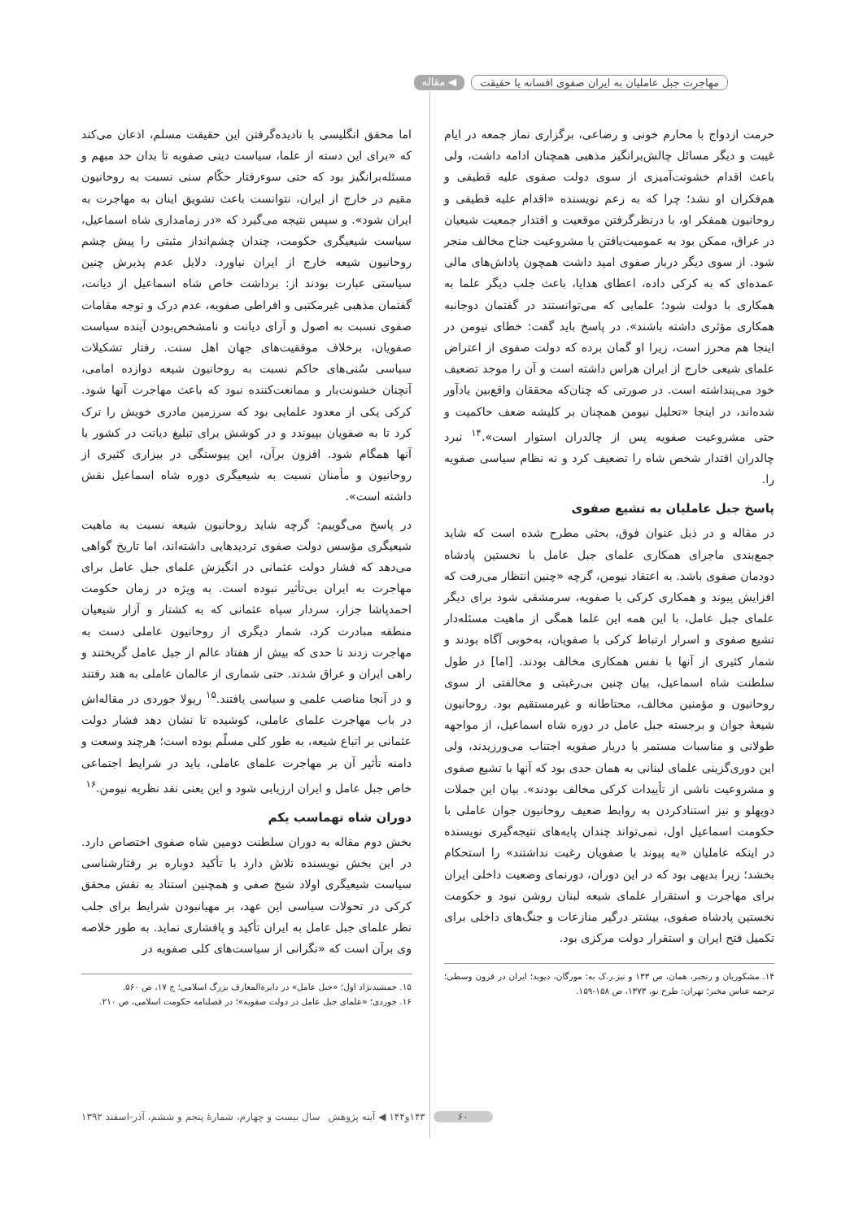مهاجرت جبل عاملیان به ایران صفوی افسانه یا حقیقت ◀ مقاله
حرمت ازدواج با محارم خونی و رضاعی، برگزاری نماز جمعه در ایام غیبت و دیگر مسائل چالش‌برانگیز مذهبی همچنان ادامه داشت، ولی باعث اقدام خشونت‌آمیزی از سوی دولت صفوی علیه قطیفی و هم‌فکران او نشد؛ چرا که به زعم نویسنده «اقدام علیه قطیفی و روحانیون همفکر او، با درنظرگرفتن موقعیت و اقتدار جمعیت شیعیان در عراق، ممکن بود به عمومیت‌یافتن یا مشروعیت جناح مخالف منجر شود. از سوی دیگر دربار صفوی امید داشت همچون پاداش‌های مالی عمده‌ای که به کرکی داده، اعطای هدایا، باعث جلب دیگر علما به همکاری با دولت شود؛ علمایی که می‌توانستند در گفتمان دوجانبه همکاری مؤثری داشته باشند». در پاسخ باید گفت: خطای نیومن در اینجا هم محرز است، زیرا او گمان برده که دولت صفوی از اعتراض علمای شیعی خارج از ایران هراس داشته است و آن را موجد تضعیف خود می‌پنداشته است. در صورتی که چنان‌که محققان واقع‌بین یادآور شده‌اند، در اینجا «تحلیل نیومن همچنان بر کلیشه ضعف حاکمیت و حتی مشروعیت صفویه پس از چالدران استوار است».<sup>۱۴</sup> نبرد چالدران اقتدار شخص شاه را تضعیف کرد و نه نظام سیاسی صفویه را.
پاسخ جبل عاملیان به تشیع صفوی
در مقاله و در ذیل عنوان فوق، بحثی مطرح شده است که شاید جمع‌بندی ماجرای همکاری علمای جبل عامل با نخستین پادشاه دودمان صفوی باشد. به اعتقاد نیومن، گرچه «چنین انتظار می‌رفت که افزایش پیوند و همکاری کرکی با صفویه، سرمشقی شود برای دیگر علمای جبل عامل، با این همه این علما همگی از ماهیت مسئله‌دار تشیع صفوی و اسرار ارتباط کرکی با صفویان، به‌خوبی آگاه بودند و شمار کثیری از آنها با نفس همکاری مخالف بودند. [اما] در طول سلطنت شاه اسماعیل، بیان چنین بی‌رغبتی و مخالفتی از سوی روحانیون و مؤمنین مخالف، محتاطانه و غیرمستقیم بود. روحانیون شیعهٔ جوان و برجسته جبل عامل در دوره شاه اسماعیل، از مواجهه طولانی و مناسبات مستمر با دربار صفویه اجتناب می‌ورزیدند، ولی این دوری‌گزینی علمای لبنانی به همان حدی بود که آنها با تشیع صفوی و مشروعیت ناشی از تأییدات کرکی مخالف بودند». بیان این جملات دوپهلو و نیز استنادکردن به روابط ضعیف روحانیون جوان عاملی با حکومت اسماعیل اول، نمی‌تواند چندان پایه‌های نتیجه‌گیری نویسنده در اینکه عاملیان «به پیوند با صفویان رغبت نداشتند» را استحکام بخشد؛ زیرا بدیهی بود که در این دوران، دورنمای وضعیت داخلی ایران برای مهاجرت و استقرار علمای شیعه لبنان روشن نبود و حکومت نخستین پادشاه صفوی، بیشتر درگیر منازعات و جنگ‌های داخلی برای تکمیل فتح ایران و استقرار دولت مرکزی بود.
۱۴. مشکوریان و رنجبر، همان، ص ۱۳۳ و نیز.ر.ک به: مورگان، دیوید؛ ایران در قرون وسطی؛ ترجمه عباس مخبر؛ تهران: طرح نو، ۱۳۷۳، ص ۱۵۸-۱۵۹.
اما محقق انگلیسی با نادیده‌گرفتن این حقیقت مسلم، اذعان می‌کند که «برای این دسته از علما، سیاست دینی صفویه تا بدان حد مبهم و مسئله‌برانگیز بود که حتی سوءرفتار حکّام سنی نسبت به روحانیون مقیم در خارج از ایران، نتوانست باعث تشویق اینان به مهاجرت به ایران شود». و سپس نتیجه می‌گیرد که «در زمامداری شاه اسماعیل، سیاست شیعیگری حکومت، چندان چشم‌انداز مثبتی را پیش چشم روحانیون شیعه خارج از ایران نیاورد. دلایل عدم پذیرش چنین سیاستی عبارت بودند از: برداشت خاص شاه اسماعیل از دیانت، گفتمان مذهبی غیرمکتبی و افراطی صفویه، عدم درک و توجه مقامات صفوی نسبت به اصول و آرای دیانت و نامشخص‌بودن آینده سیاست صفویان، برخلاف موفقیت‌های جهان اهل سنت. رفتار تشکیلات سیاسی سُنی‌های حاکم نسبت به روحانیون شیعه دوازده امامی، آنچنان خشونت‌بار و ممانعت‌کننده نبود که باعث مهاجرت آنها شود. کرکی یکی از معدود علمایی بود که سرزمین مادری خویش را ترک کرد تا به صفویان بپیوندد و در کوشش برای تبلیغ دیانت در کشور با آنها همگام شود. افزون برآن، این پیوستگی در بیزاری کثیری از روحانیون و مأمنان نسبت به شیعیگری دوره شاه اسماعیل نقش داشته است».
در پاسخ می‌گوییم: گرچه شاید روحانیون شیعه نسبت به ماهیت شیعیگری مؤسس دولت صفوی تردیدهایی داشته‌اند، اما تاریخ گواهی می‌دهد که فشار دولت عثمانی در انگیزش علمای جبل عامل برای مهاجرت به ایران بی‌تأثیر نبوده است. به ویژه در زمان حکومت احمدپاشا جزار، سردار سپاه عثمانی که به کشتار و آزار شیعیان منطقه مبادرت کرد، شمار دیگری از روحانیون عاملی دست به مهاجرت زدند تا حدی که بیش از هفتاد عالم از جبل عامل گریختند و راهی ایران و عراق شدند. حتی شماری از عالمان عاملی به هند رفتند و در آنجا مناصب علمی و سیاسی یافتند.<sup>۱۵</sup> ریولا جوردی در مقاله‌اش در باب مهاجرت علمای عاملی، کوشیده تا نشان دهد فشار دولت عثمانی بر اتباع شیعه، به طور کلی مسلّم بوده است؛ هرچند وسعت و دامنه تأثیر آن بر مهاجرت علمای عاملی، باید در شرایط اجتماعی خاص جبل عامل و ایران ارزیابی شود و این یعنی نقد نظریه نیومن.<sup>۱۶</sup>
دوران شاه تهماسب یکم
بخش دوم مقاله به دوران سلطنت دومین شاه صفوی اختصاص دارد. در این بخش نویسنده تلاش دارد با تأکید دوباره بر رفتارشناسی سیاست شیعیگری اولاد شیخ صفی و همچنین استناد به نقش محقق کرکی در تحولات سیاسی این عهد، بر مهیانبودن شرایط برای جلب نظر علمای جبل عامل به ایران تأکید و پافشاری نماید. به طور خلاصه وی برآن است که «نگرانی از سیاست‌های کلی صفویه در
۱۵. جمشیدنژاد اول؛ «جبل عامل» در دایرةالمعارف بزرگ اسلامی؛ ج ۱۷، ص ۵۶۰.
۱۶. جوردی؛ «علمای جبل عامل در دولت صفویه»؛ در فصلنامه حکومت اسلامی، ص ۲۱۰.
۶۰ ۱۴۳و۱۴۴ ◀ آینه پژوهش سال بیست و چهارم، شمارهٔ پنجم و ششم، آذر-اسفند ۱۳۹۲